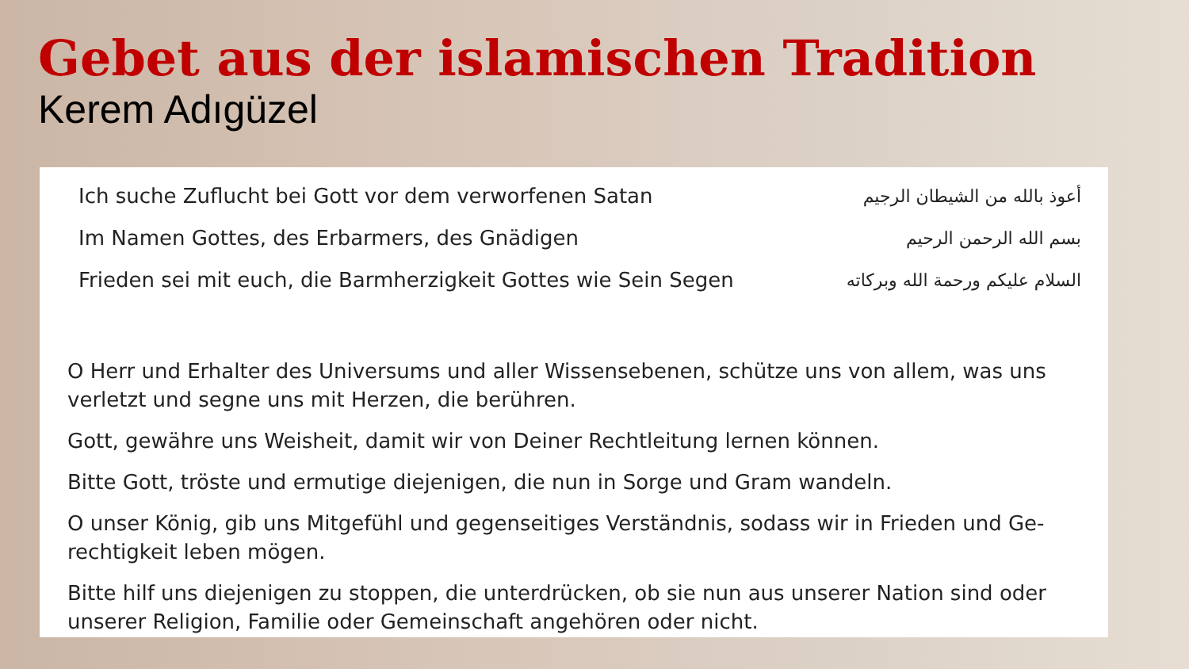Gebet aus der islamischen Tradition
Kerem Adıgüzel
Ich suche Zuflucht bei Gott vor dem verworfenen Satan أعوذ بالله من الشيطان الرجيم
Im Namen Gottes, des Erbarmers, des Gnädigen بسم الله الرحمن الرحيم
Frieden sei mit euch, die Barmherzigkeit Gottes wie Sein Segen السلام عليكم ورحمة الله وبركاته
O Herr und Erhalter des Universums und aller Wissensebenen, schütze uns von allem, was uns verletzt und segne uns mit Herzen, die berühren.
Gott, gewähre uns Weisheit, damit wir von Deiner Rechtleitung lernen können.
Bitte Gott, tröste und ermutige diejenigen, die nun in Sorge und Gram wandeln.
O unser König, gib uns Mitgefühl und gegenseitiges Verständnis, sodass wir in Frieden und Ge-rechtigkeit leben mögen.
Bitte hilf uns diejenigen zu stoppen, die unterdrücken, ob sie nun aus unserer Nation sind oder unserer Religion, Familie oder Gemeinschaft angehören oder nicht.